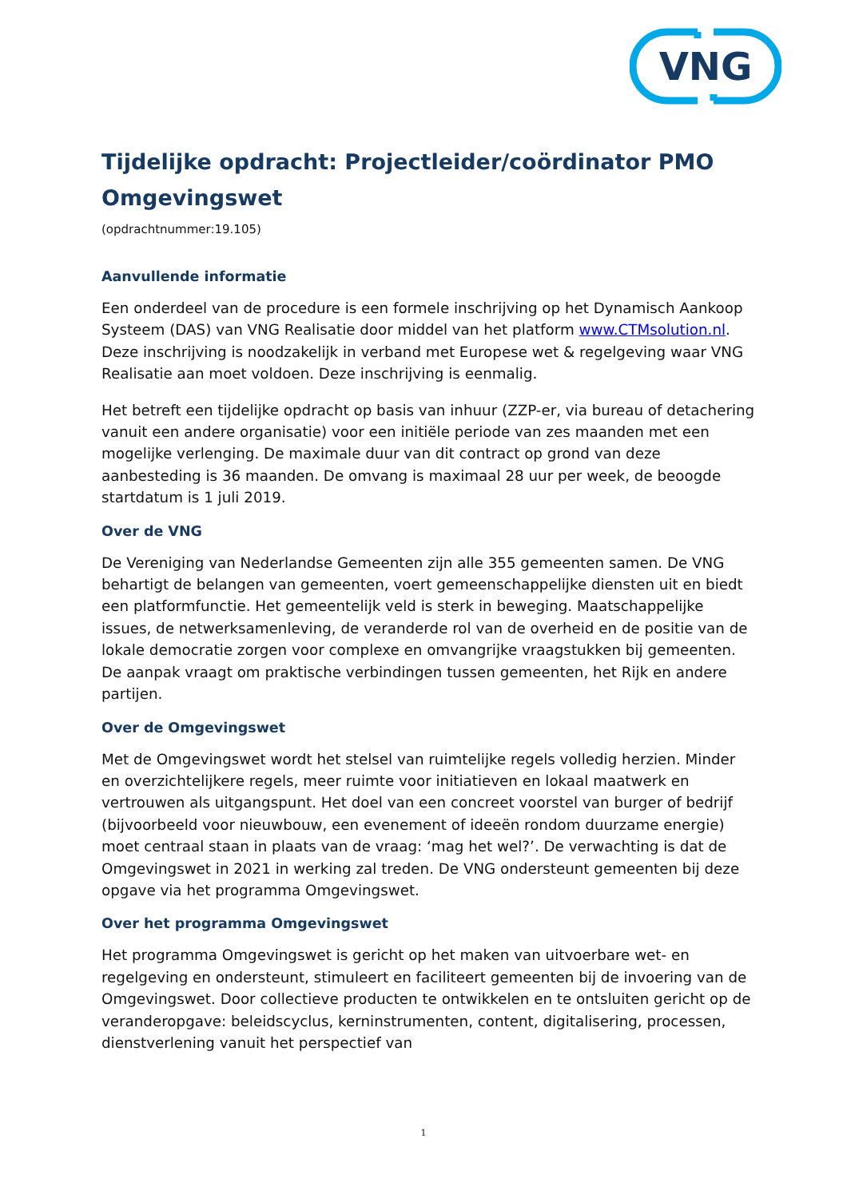VNG
Tijdelijke opdracht: Projectleider/coördinator PMO Omgevingswet
(opdrachtnummer:19.105)
Aanvullende informatie
Een onderdeel van de procedure is een formele inschrijving op het Dynamisch Aankoop Systeem (DAS) van VNG Realisatie door middel van het platform www.CTMsolution.nl.
Deze inschrijving is noodzakelijk in verband met Europese wet & regelgeving waar VNG Realisatie aan moet voldoen. Deze inschrijving is eenmalig.
Het betreft een tijdelijke opdracht op basis van inhuur (ZZP-er, via bureau of detachering vanuit een andere organisatie) voor een initiële periode van zes maanden met een mogelijke verlenging. De maximale duur van dit contract op grond van deze aanbesteding is 36 maanden. De omvang is maximaal 28 uur per week, de beoogde startdatum is 1 juli 2019.
Over de VNG
De Vereniging van Nederlandse Gemeenten zijn alle 355 gemeenten samen. De VNG behartigt de belangen van gemeenten, voert gemeenschappelijke diensten uit en biedt een platformfunctie. Het gemeentelijk veld is sterk in beweging. Maatschappelijke issues, de netwerksamenleving, de veranderde rol van de overheid en de positie van de lokale democratie zorgen voor complexe en omvangrijke vraagstukken bij gemeenten. De aanpak vraagt om praktische verbindingen tussen gemeenten, het Rijk en andere partijen.
Over de Omgevingswet
Met de Omgevingswet wordt het stelsel van ruimtelijke regels volledig herzien. Minder en overzichtelijkere regels, meer ruimte voor initiatieven en lokaal maatwerk en vertrouwen als uitgangspunt. Het doel van een concreet voorstel van burger of bedrijf (bijvoorbeeld voor nieuwbouw, een evenement of ideeën rondom duurzame energie) moet centraal staan in plaats van de vraag: ‘mag het wel?’. De verwachting is dat de Omgevingswet in 2021 in werking zal treden. De VNG ondersteunt gemeenten bij deze opgave via het programma Omgevingswet.
Over het programma Omgevingswet
Het programma Omgevingswet is gericht op het maken van uitvoerbare wet- en regelgeving en ondersteunt, stimuleert en faciliteert gemeenten bij de invoering van de Omgevingswet. Door collectieve producten te ontwikkelen en te ontsluiten gericht op de veranderopgave: beleidscyclus, kerninstrumenten, content, digitalisering, processen, dienstverlening vanuit het perspectief van
1